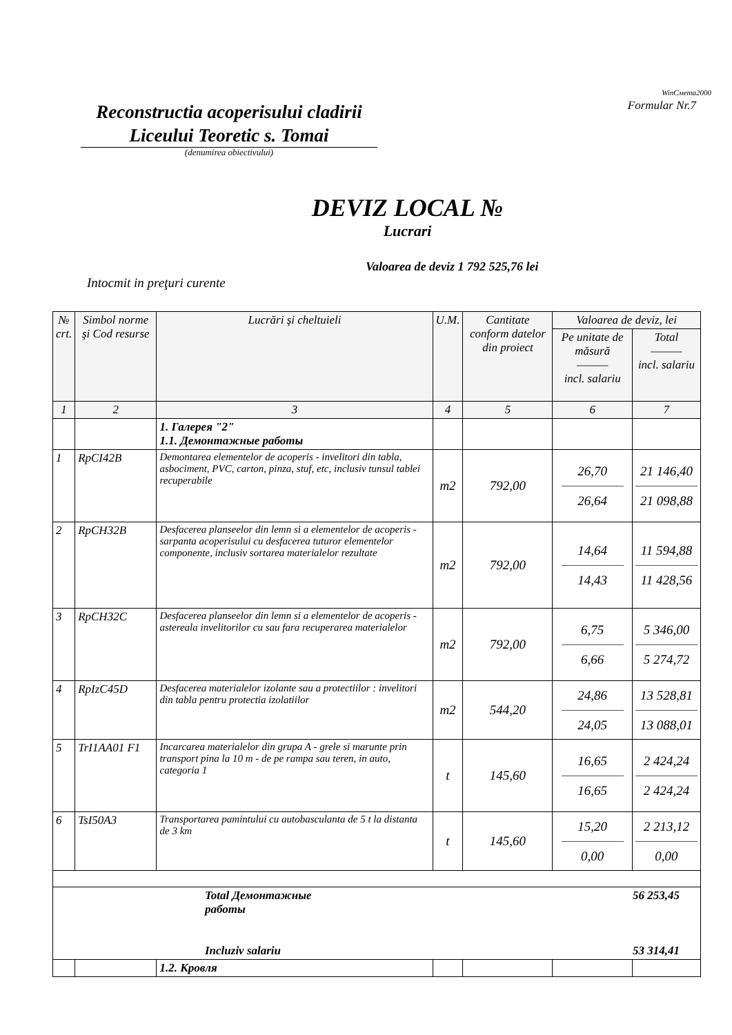WinСмета2000
Formular Nr.7
Reconstructia acoperisului cladirii
Liceului Teoretic s. Tomai
(denumirea obiectivului)
DEVIZ LOCAL №
Lucrari
Valoarea de deviz 1 792 525,76 lei
Intocmit in preţuri curente
| № crt. | Simbol norme şi Cod resurse | Lucrări şi cheltuieli | U.M. | Cantitate conform datelor din proiect | Valoarea de deviz, lei | |
| --- | --- | --- | --- | --- | --- | --- |
| | | | | | Pe unitate de măsură ——— incl. salariu | Total ——— incl. salariu |
| 1 | 2 | 3 | 4 | 5 | 6 | 7 |
| | | 1. Галерея "2" 1.1. Демонтажные работы | | | | |
| 1 | RpCI42B | Demontarea elementelor de acoperis - invelitori din tabla, asbociment, PVC, carton, pinza, stuf, etc, inclusiv tunsul tablei recuperabile | m2 | 792,00 | 26,70 26,64 | 21 146,40 21 098,88 |
| 2 | RpCH32B | Desfacerea planseelor din lemn si a elementelor de acoperis - sarpanta acoperisului cu desfacerea tuturor elementelor componente, inclusiv sortarea materialelor rezultate | m2 | 792,00 | 14,64 14,43 | 11 594,88 11 428,56 |
| 3 | RpCH32C | Desfacerea planseelor din lemn si a elementelor de acoperis - astereala invelitorilor cu sau fara recuperarea materialelor | m2 | 792,00 | 6,75 6,66 | 5 346,00 5 274,72 |
| 4 | RpIzC45D | Desfacerea materialelor izolante sau a protectiilor : invelitori din tabla pentru protectia izolatiilor | m2 | 544,20 | 24,86 24,05 | 13 528,81 13 088,01 |
| 5 | TrI1AA01 F1 | Incarcarea materialelor din grupa A - grele si marunte prin transport pina la 10 m - de pe rampa sau teren, in auto, categoria 1 | t | 145,60 | 16,65 16,65 | 2 424,24 2 424,24 |
| 6 | TsI50A3 | Transportarea pamintului cu autobasculanta de 5 t la distanta de 3 km | t | 145,60 | 15,20 0,00 | 2 213,12 0,00 |
| | | Total Демонтажные работы Incluziv salariu | | | 56 253,45 53 314,41 | |
| | | 1.2. Кровля | | | | |